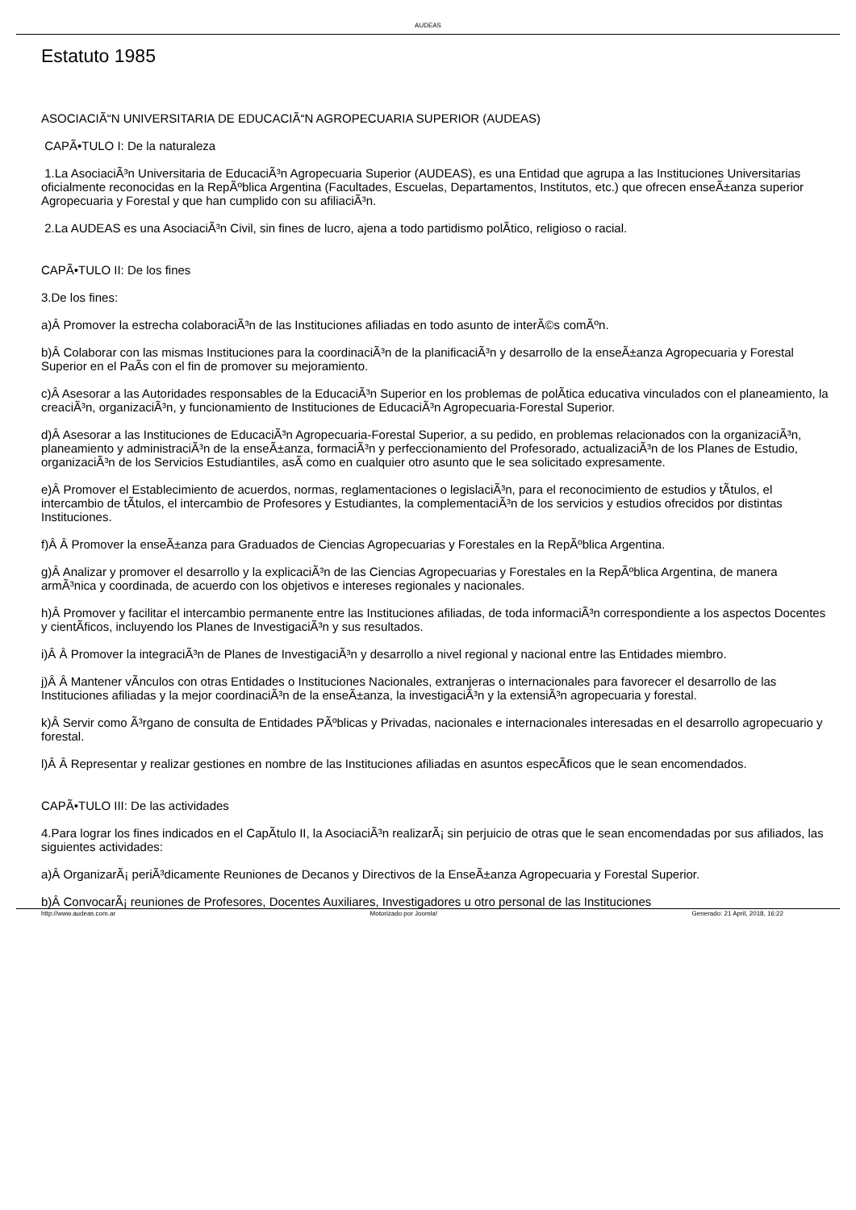AUDEAS
Estatuto 1985
ASOCIACIÃ“N UNIVERSITARIA DE EDUCACIÃ“N AGROPECUARIA SUPERIOR (AUDEAS)
CAPÃ•TULO I: De la naturaleza
1.La AsociaciÃ³n Universitaria de EducaciÃ³n Agropecuaria Superior (AUDEAS), es una Entidad que agrupa a las Instituciones Universitarias oficialmente reconocidas en la RepÃºblica Argentina (Facultades, Escuelas, Departamentos, Institutos, etc.) que ofrecen enseÃ±anza superior Agropecuaria y Forestal y que han cumplido con su afiliaciÃ³n.
2.La AUDEAS es una AsociaciÃ³n Civil, sin fines de lucro, ajena a todo partidismo polÃ­tico, religioso o racial.
CAPÃ•TULO II: De los fines
3.De los fines:
a)Â Promover la estrecha colaboraciÃ³n de las Instituciones afiliadas en todo asunto de interÃ©s comÃºn.
b)Â Colaborar con las mismas Instituciones para la coordinaciÃ³n de la planificaciÃ³n y desarrollo de la enseÃ±anza Agropecuaria y Forestal Superior en el PaÃ­s con el fin de promover su mejoramiento.
c)Â Asesorar a las Autoridades responsables de la EducaciÃ³n Superior en los problemas de polÃ­tica educativa vinculados con el planeamiento, la creaciÃ³n, organizaciÃ³n, y funcionamiento de Instituciones de EducaciÃ³n Agropecuaria-Forestal Superior.
d)Â Asesorar a las Instituciones de EducaciÃ³n Agropecuaria-Forestal Superior, a su pedido, en problemas relacionados con la organizaciÃ³n, planeamiento y administraciÃ³n de la enseÃ±anza, formaciÃ³n y perfeccionamiento del Profesorado, actualizaciÃ³n de los Planes de Estudio, organizaciÃ³n de los Servicios Estudiantiles, asÃ­ como en cualquier otro asunto que le sea solicitado expresamente.
e)Â Promover el Establecimiento de acuerdos, normas, reglamentaciones o legislaciÃ³n, para el reconocimiento de estudios y tÃ­tulos, el intercambio de tÃ­tulos, el intercambio de Profesores y Estudiantes, la complementaciÃ³n de los servicios y estudios ofrecidos por distintas Instituciones.
f)Â Â Promover la enseÃ±anza para Graduados de Ciencias Agropecuarias y Forestales en la RepÃºblica Argentina.
g)Â Analizar y promover el desarrollo y la explicaciÃ³n de las Ciencias Agropecuarias y Forestales en la RepÃºblica Argentina, de manera armÃ³nica y coordinada, de acuerdo con los objetivos e intereses regionales y nacionales.
h)Â Promover y facilitar el intercambio permanente entre las Instituciones afiliadas, de toda informaciÃ³n correspondiente a los aspectos Docentes y cientÃ­ficos, incluyendo los Planes de InvestigaciÃ³n y sus resultados.
i)Â Â Promover la integraciÃ³n de Planes de InvestigaciÃ³n y desarrollo a nivel regional y nacional entre las Entidades miembro.
j)Â Â Mantener vÃ­nculos con otras Entidades o Instituciones Nacionales, extranjeras o internacionales para favorecer el desarrollo de las Instituciones afiliadas y la mejor coordinaciÃ³n de la enseÃ±anza, la investigaciÃ³n y la extensiÃ³n agropecuaria y forestal.
k)Â Servir como Ã³rgano de consulta de Entidades PÃºblicas y Privadas, nacionales e internacionales interesadas en el desarrollo agropecuario y forestal.
l)Â Â Representar y realizar gestiones en nombre de las Instituciones afiliadas en asuntos especÃ­ficos que le sean encomendados.
CAPÃ•TULO III: De las actividades
4.Para lograr los fines indicados en el CapÃ­tulo II, la AsociaciÃ³n realizarÃ¡ sin perjuicio de otras que le sean encomendadas por sus afiliados, las siguientes actividades:
a)Â OrganizarÃ¡ periÃ³dicamente Reuniones de Decanos y Directivos de la EnseÃ±anza Agropecuaria y Forestal Superior.
b)Â ConvocarÃ¡ reuniones de Profesores, Docentes Auxiliares, Investigadores u otro personal de las Instituciones
http://www.audeas.com.ar Motorizado por Joomla! Generado: 21 April, 2018, 16:22